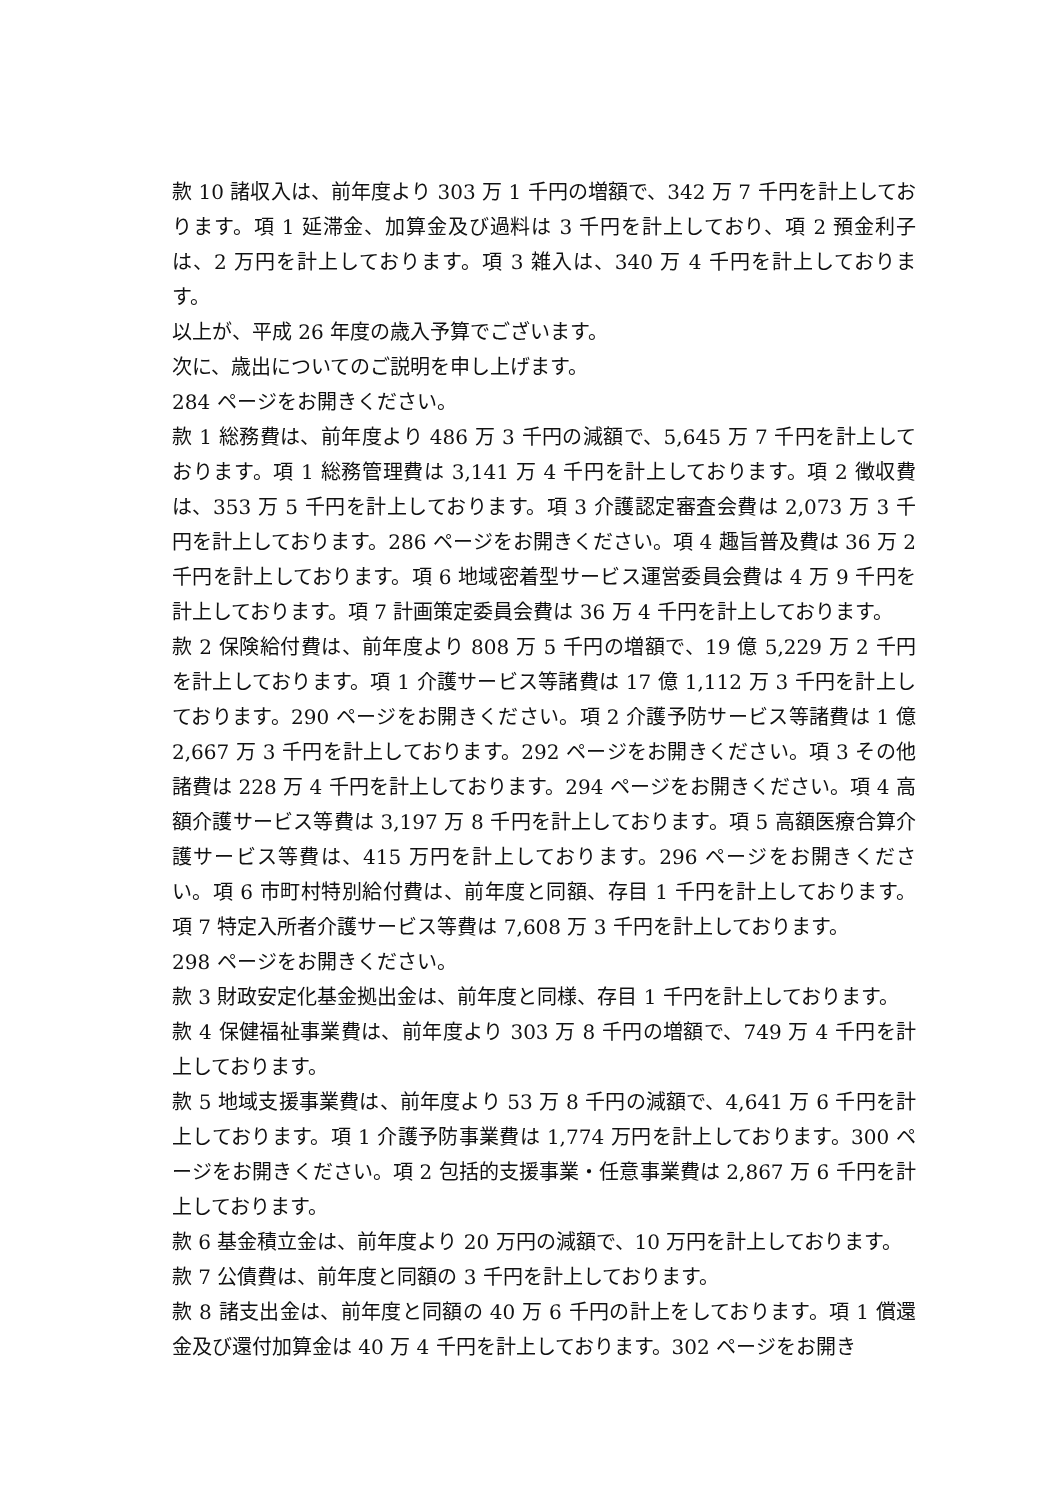款 10 諸収入は、前年度より 303 万 1 千円の増額で、342 万 7 千円を計上しております。項 1 延滞金、加算金及び過料は 3 千円を計上しており、項 2 預金利子は、2 万円を計上しております。項 3 雑入は、340 万 4 千円を計上しております。
以上が、平成 26 年度の歳入予算でございます。
次に、歳出についてのご説明を申し上げます。
284 ページをお開きください。
款 1 総務費は、前年度より 486 万 3 千円の減額で、5,645 万 7 千円を計上しております。項 1 総務管理費は 3,141 万 4 千円を計上しております。項 2 徴収費は、353 万 5 千円を計上しております。項 3 介護認定審査会費は 2,073 万 3 千円を計上しております。286 ページをお開きください。項 4 趣旨普及費は 36 万 2 千円を計上しております。項 6 地域密着型サービス運営委員会費は 4 万 9 千円を計上しております。項 7 計画策定委員会費は 36 万 4 千円を計上しております。
款 2 保険給付費は、前年度より 808 万 5 千円の増額で、19 億 5,229 万 2 千円を計上しております。項 1 介護サービス等諸費は 17 億 1,112 万 3 千円を計上しております。290 ページをお開きください。項 2 介護予防サービス等諸費は 1 億 2,667 万 3 千円を計上しております。292 ページをお開きください。項 3 その他諸費は 228 万 4 千円を計上しております。294 ページをお開きください。項 4 高額介護サービス等費は 3,197 万 8 千円を計上しております。項 5 高額医療合算介護サービス等費は、415 万円を計上しております。296 ページをお開きください。項 6 市町村特別給付費は、前年度と同額、存目 1 千円を計上しております。項 7 特定入所者介護サービス等費は 7,608 万 3 千円を計上しております。
298 ページをお開きください。
款 3 財政安定化基金拠出金は、前年度と同様、存目 1 千円を計上しております。
款 4 保健福祉事業費は、前年度より 303 万 8 千円の増額で、749 万 4 千円を計上しております。
款 5 地域支援事業費は、前年度より 53 万 8 千円の減額で、4,641 万 6 千円を計上しております。項 1 介護予防事業費は 1,774 万円を計上しております。300 ページをお開きください。項 2 包括的支援事業・任意事業費は 2,867 万 6 千円を計上しております。
款 6 基金積立金は、前年度より 20 万円の減額で、10 万円を計上しております。
款 7 公債費は、前年度と同額の 3 千円を計上しております。
款 8 諸支出金は、前年度と同額の 40 万 6 千円の計上をしております。項 1 償還金及び還付加算金は 40 万 4 千円を計上しております。302 ページをお開き